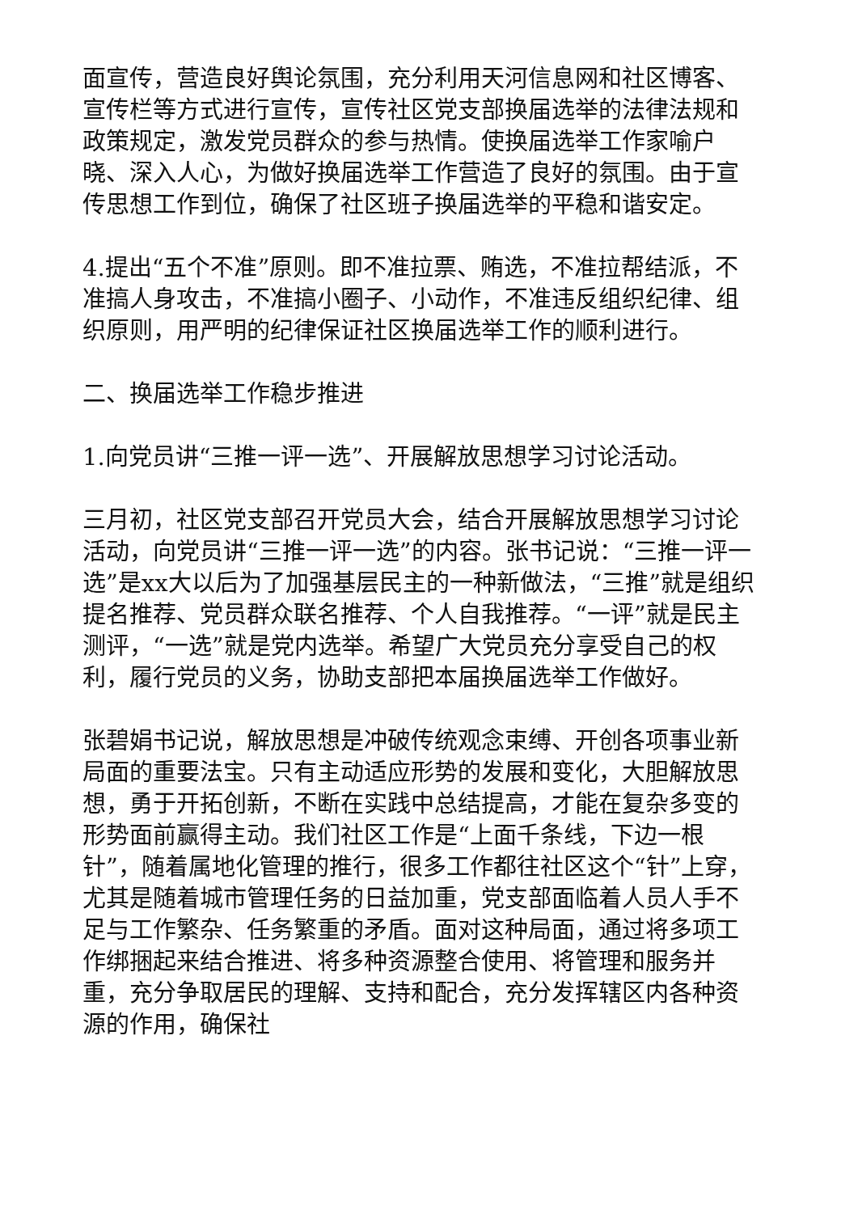面宣传，营造良好舆论氛围，充分利用天河信息网和社区博客、宣传栏等方式进行宣传，宣传社区党支部换届选举的法律法规和政策规定，激发党员群众的参与热情。使换届选举工作家喻户晓、深入人心，为做好换届选举工作营造了良好的氛围。由于宣传思想工作到位，确保了社区班子换届选举的平稳和谐安定。
4.提出“五个不准”原则。即不准拉票、贿选，不准拉帮结派，不准搞人身攻击，不准搞小圈子、小动作，不准违反组织纪律、组织原则，用严明的纪律保证社区换届选举工作的顺利进行。
二、换届选举工作稳步推进
1.向党员讲“三推一评一选”、开展解放思想学习讨论活动。
三月初，社区党支部召开党员大会，结合开展解放思想学习讨论活动，向党员讲“三推一评一选”的内容。张书记说：“三推一评一选”是xx大以后为了加强基层民主的一种新做法，“三推”就是组织提名推荐、党员群众联名推荐、个人自我推荐。“一评”就是民主测评，“一选”就是党内选举。希望广大党员充分享受自己的权利，履行党员的义务，协助支部把本届换届选举工作做好。
张碧娟书记说，解放思想是冲破传统观念束缚、开创各项事业新局面的重要法宝。只有主动适应形势的发展和变化，大胆解放思想，勇于开拓创新，不断在实践中总结提高，才能在复杂多变的形势面前赢得主动。我们社区工作是“上面千条线，下边一根针”，随着属地化管理的推行，很多工作都往社区这个“针”上穿，尤其是随着城市管理任务的日益加重，党支部面临着人员人手不足与工作繁杂、任务繁重的矛盾。面对这种局面，通过将多项工作绑捆起来结合推进、将多种资源整合使用、将管理和服务并重，充分争取居民的理解、支持和配合，充分发挥辖区内各种资源的作用，确保社